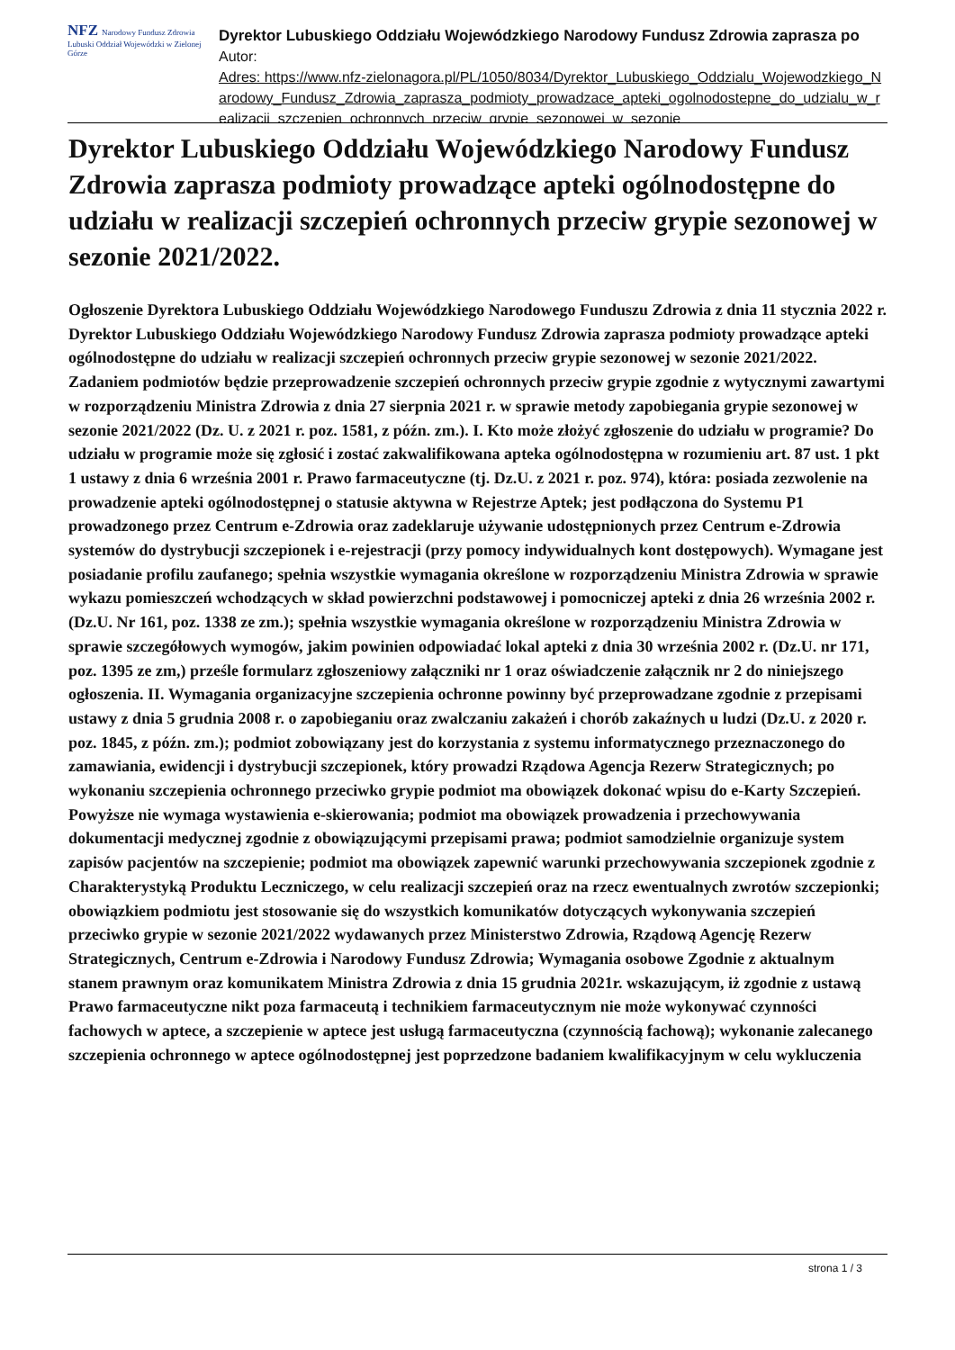NFZ Narodowy Fundusz Zdrowia
Lubuski Oddział Wojewódzki w Zielonej Górze
Dyrektor Lubuskiego Oddziału Wojewódzkiego Narodowy Fundusz Zdrowia zaprasza po
Autor:
Adres: https://www.nfz-zielonagora.pl/PL/1050/8034/Dyrektor_Lubuskiego_Oddzialu_Wojewodzkiego_Narodowy_Fundusz_Zdrowia_zaprasza_podmioty_prowadzace_apteki_ogolnodostepne_do_udzialu_w_realizacji_szczepien_ochronnych_przeciw_grypie_sezonowej_w_sezonie
Dyrektor Lubuskiego Oddziału Wojewódzkiego Narodowy Fundusz Zdrowia zaprasza podmioty prowadzące apteki ogólnodostępne do udziału w realizacji szczepień ochronnych przeciw grypie sezonowej w sezonie 2021/2022.
Ogłoszenie Dyrektora Lubuskiego Oddziału Wojewódzkiego Narodowego Funduszu Zdrowia z dnia 11 stycznia 2022 r. Dyrektor Lubuskiego Oddziału Wojewódzkiego Narodowy Fundusz Zdrowia zaprasza podmioty prowadzące apteki ogólnodostępne do udziału w realizacji szczepień ochronnych przeciw grypie sezonowej w sezonie 2021/2022. Zadaniem podmiotów będzie przeprowadzenie szczepień ochronnych przeciw grypie zgodnie z wytycznymi zawartymi w rozporządzeniu Ministra Zdrowia z dnia 27 sierpnia 2021 r. w sprawie metody zapobiegania grypie sezonowej w sezonie 2021/2022 (Dz. U. z 2021 r. poz. 1581, z późn. zm.). I. Kto może złożyć zgłoszenie do udziału w programie? Do udziału w programie może się zgłosić i zostać zakwalifikowana apteka ogólnodostępna w rozumieniu art. 87 ust. 1 pkt 1 ustawy z dnia 6 września 2001 r. Prawo farmaceutyczne (tj. Dz.U. z 2021 r. poz. 974), która: posiada zezwolenie na prowadzenie apteki ogólnodostępnej o statusie aktywna w Rejestrze Aptek; jest podłączona do Systemu P1 prowadzonego przez Centrum e-Zdrowia oraz zadeklaruje używanie udostępnionych przez Centrum e-Zdrowia systemów do dystrybucji szczepionek i e-rejestracji (przy pomocy indywidualnych kont dostępowych). Wymagane jest posiadanie profilu zaufanego; spełnia wszystkie wymagania określone w rozporządzeniu Ministra Zdrowia w sprawie wykazu pomieszczeń wchodzących w skład powierzchni podstawowej i pomocniczej apteki z dnia 26 września 2002 r. (Dz.U. Nr 161, poz. 1338 ze zm.); spełnia wszystkie wymagania określone w rozporządzeniu Ministra Zdrowia w sprawie szczegółowych wymogów, jakim powinien odpowiadać lokal apteki z dnia 30 września 2002 r. (Dz.U. nr 171, poz. 1395 ze zm,) prześle formularz zgłoszeniowy załączniki nr 1 oraz oświadczenie załącznik nr 2 do niniejszego ogłoszenia. II. Wymagania organizacyjne szczepienia ochronne powinny być przeprowadzane zgodnie z przepisami ustawy z dnia 5 grudnia 2008 r. o zapobieganiu oraz zwalczaniu zakażeń i chorób zakaźnych u ludzi (Dz.U. z 2020 r. poz. 1845, z późn. zm.); podmiot zobowiązany jest do korzystania z systemu informatycznego przeznaczonego do zamawiania, ewidencji i dystrybucji szczepionek, który prowadzi Rządowa Agencja Rezerw Strategicznych; po wykonaniu szczepienia ochronnego przeciwko grypie podmiot ma obowiązek dokonać wpisu do e-Karty Szczepień. Powyższe nie wymaga wystawienia e-skierowania; podmiot ma obowiązek prowadzenia i przechowywania dokumentacji medycznej zgodnie z obowiązującymi przepisami prawa; podmiot samodzielnie organizuje system zapisów pacjentów na szczepienie; podmiot ma obowiązek zapewnić warunki przechowywania szczepionek zgodnie z Charakterystyką Produktu Leczniczego, w celu realizacji szczepień oraz na rzecz ewentualnych zwrotów szczepionki; obowiązkiem podmiotu jest stosowanie się do wszystkich komunikatów dotyczących wykonywania szczepień przeciwko grypie w sezonie 2021/2022 wydawanych przez Ministerstwo Zdrowia, Rządową Agencję Rezerw Strategicznych, Centrum e-Zdrowia i Narodowy Fundusz Zdrowia; Wymagania osobowe Zgodnie z aktualnym stanem prawnym oraz komunikatem Ministra Zdrowia z dnia 15 grudnia 2021r. wskazującym, iż zgodnie z ustawą Prawo farmaceutyczne nikt poza farmaceutą i technikiem farmaceutycznym nie może wykonywać czynności fachowych w aptece, a szczepienie w aptece jest usługą farmaceutyczna (czynnością fachową); wykonanie zalecanego szczepienia ochronnego w aptece ogólnodostępnej jest poprzedzone badaniem kwalifikacyjnym w celu wykluczenia
strona 1 / 3